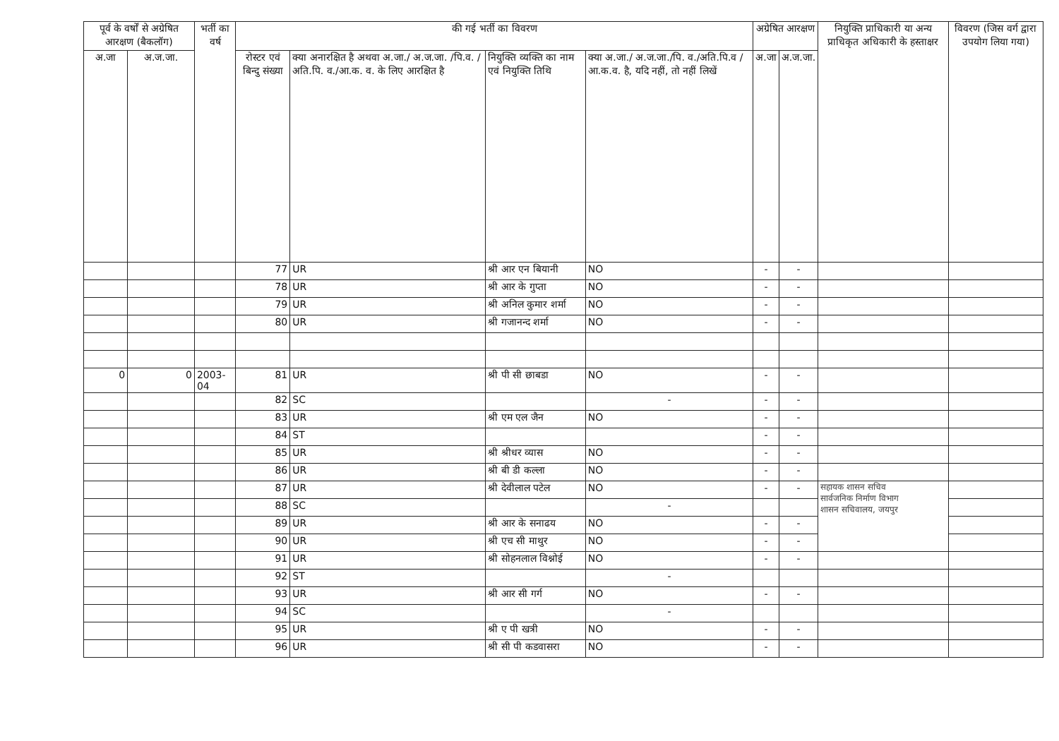| पूर्व के वर्षों से अग्रेषित आरक्षण (बैकलॉग) | | भर्ती का वर्ष | की गई भर्ती का विवरण | | | | अग्रेषित आरक्षण | | नियुक्ति प्राधिकारी या अन्य प्राधिकृत अधिकारी के हस्ताक्षर | विवरण (जिस वर्ग द्वारा उपयोग लिया गया) |
| --- | --- | --- | --- | --- | --- | --- | --- | --- | --- | --- |
| अ.जा | अ.ज.जा. | | रोस्टर एवं बिन्दु संख्या | क्या अनारक्षित है अथवा अ.जा./ अ.ज.जा. /पि.व. /अति.पि. व./आ.क. व. के लिए आरक्षित है | नियुक्ति व्यक्ति का नाम एवं नियुक्ति तिथि | क्या अ.जा./ अ.ज.जा./पि. व./अति.पि.व /आ.क.व. है, यदि नहीं, तो नहीं लिखें | अ.जा | अ.ज.जा. | | |
| | | | 77 | UR | श्री आर एन बियानी | NO | - | - | | |
| | | | 78 | UR | श्री आर के गुप्ता | NO | - | - | | |
| | | | 79 | UR | श्री अनिल कुमार शर्मा | NO | - | - | | |
| | | | 80 | UR | श्री गजानन्द शर्मा | NO | - | - | | |
| 0 | 0 | 2003-04 | 81 | UR | श्री पी सी छाबडा | NO | - | - | | |
| | | | 82 | SC | | - | - | - | | |
| | | | 83 | UR | श्री एम एल जैन | NO | - | - | | |
| | | | 84 | ST | | | - | - | | |
| | | | 85 | UR | श्री श्रीधर व्यास | NO | - | - | | |
| | | | 86 | UR | श्री बी डी कल्ला | NO | - | - | | |
| | | | 87 | UR | श्री देवीलाल पटेल | NO | - | - | सहायक शासन सचिव सार्वजनिक निर्माण विभाग शासन सचिवालय, जयपुर | |
| | | | 88 | SC | | - | | | | |
| | | | 89 | UR | श्री आर के सनाढय | NO | - | - | | |
| | | | 90 | UR | श्री एच सी माथुर | NO | - | - | | |
| | | | 91 | UR | श्री सोहनलाल विश्नोई | NO | - | - | | |
| | | | 92 | ST | | - | | | | |
| | | | 93 | UR | श्री आर सी गर्ग | NO | - | - | | |
| | | | 94 | SC | | - | | | | |
| | | | 95 | UR | श्री ए पी खत्री | NO | - | - | | |
| | | | 96 | UR | श्री सी पी कडवासरा | NO | - | - | | |